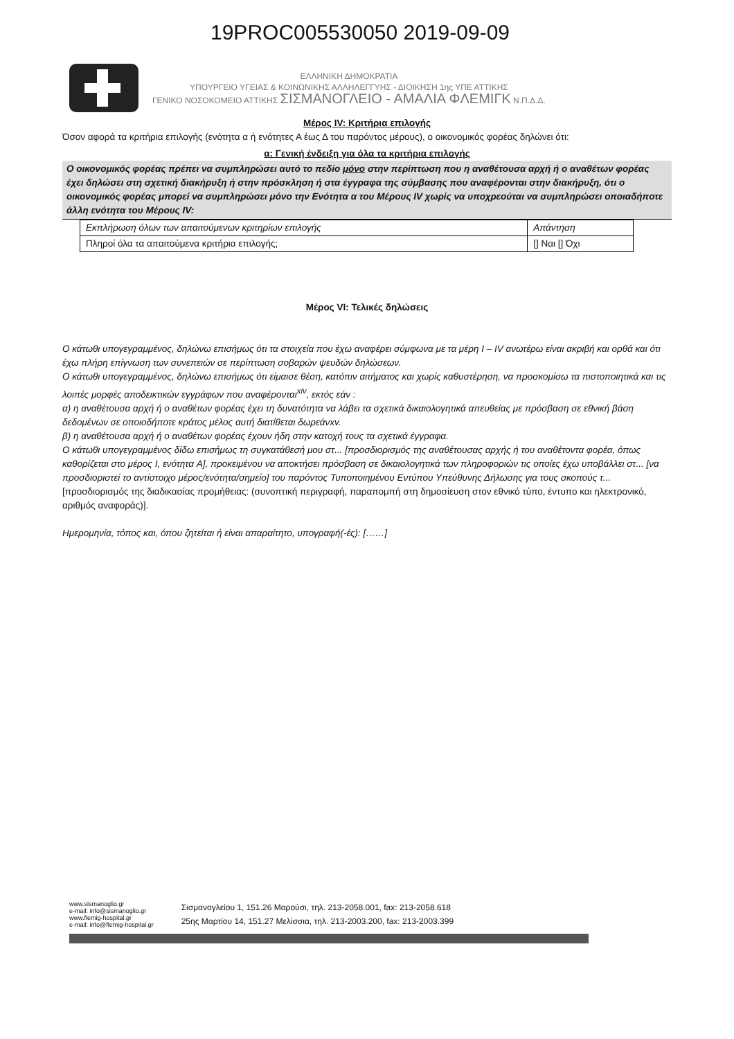19PROC005530050 2019-09-09
ΕΛΛΗΝΙΚΗ ΔΗΜΟΚΡΑΤΙΑ
ΥΠΟΥΡΓΕΙΟ ΥΓΕΙΑΣ & ΚΟΙΝΩΝΙΚΗΣ ΑΛΛΗΛΕΓΓΥΗΣ - ΔΙΟΙΚΗΣΗ 1ης ΥΠΕ ΑΤΤΙΚΗΣ
ΓΕΝΙΚΟ ΝΟΣΟΚΟΜΕΙΟ ΑΤΤΙΚΗΣ ΣΙΣΜΑΝΟΓΛΕΙΟ - ΑΜΑΛΙΑ ΦΛΕΜΙΓΚ Ν.Π.Δ.Δ.
Μέρος IV: Κριτήρια επιλογής
Όσον αφορά τα κριτήρια επιλογής (ενότητα α ή ενότητες Α έως Δ του παρόντος μέρους), ο οικονομικός φορέας δηλώνει ότι:
α: Γενική ένδειξη για όλα τα κριτήρια επιλογής
Ο οικονομικός φορέας πρέπει να συμπληρώσει αυτό το πεδίο μόνο στην περίπτωση που η αναθέτουσα αρχή ή ο αναθέτων φορέας έχει δηλώσει στη σχετική διακήρυξη ή στην πρόσκληση ή στα έγγραφα της σύμβασης που αναφέρονται στην διακήρυξη, ότι ο οικονομικός φορέας μπορεί να συμπληρώσει μόνο την Ενότητα α του Μέρους IV χωρίς να υποχρεούται να συμπληρώσει οποιαδήποτε άλλη ενότητα του Μέρους IV:
| Εκπλήρωση όλων των απαιτούμενων κριτηρίων επιλογής | Απάντηση |
| --- | --- |
| Πληροί όλα τα απαιτούμενα κριτήρια επιλογής; | [] Ναι [] Όχι |
Μέρος VI: Τελικές δηλώσεις
Ο κάτωθι υπογεγραμμένος, δηλώνω επισήμως ότι τα στοιχεία που έχω αναφέρει σύμφωνα με τα μέρη I – IV ανωτέρω είναι ακριβή και ορθά και ότι έχω πλήρη επίγνωση των συνεπειών σε περίπτωση σοβαρών ψευδών δηλώσεων.
Ο κάτωθι υπογεγραμμένος, δηλώνω επισήμως ότι είμαισε θέση, κατόπιν αιτήματος και χωρίς καθυστέρηση, να προσκομίσω τα πιστοποιητικά και τις λοιπές μορφές αποδεικτικών εγγράφων που αναφέρονται<sup>xiv</sup>, εκτός εάν :
α) η αναθέτουσα αρχή ή ο αναθέτων φορέας έχει τη δυνατότητα να λάβει τα σχετικά δικαιολογητικά απευθείας με πρόσβαση σε εθνική βάση δεδομένων σε οποιοδήποτε κράτος μέλος αυτή διατίθεται δωρεάνxv.
β) η αναθέτουσα αρχή ή ο αναθέτων φορέας έχουν ήδη στην κατοχή τους τα σχετικά έγγραφα.
Ο κάτωθι υπογεγραμμένος δίδω επισήμως τη συγκατάθεσή μου στ... [προσδιορισμός της αναθέτουσας αρχής ή του αναθέτοντα φορέα, όπως καθορίζεται στο μέρος I, ενότητα A], προκειμένου να αποκτήσει πρόσβαση σε δικαιολογητικά των πληροφοριών τις οποίες έχω υποβάλλει στ... [να προσδιοριστεί το αντίστοιχο μέρος/ενότητα/σημείο] του παρόντος Τυποποιημένου Εντύπου Υπεύθυνης Δήλωσης για τους σκοπούς τ... [προσδιορισμός της διαδικασίας προμήθειας: (συνοπτική περιγραφή, παραπομπή στη δημοσίευση στον εθνικό τύπο, έντυπο και ηλεκτρονικό, αριθμός αναφοράς)].
Ημερομηνία, τόπος και, όπου ζητείται ή είναι απαραίτητο, υπογραφή(-ές): [……]
www.sismanoglio.gr
e-mail: info@sismanoglio.gr
www.flemig-hospital.gr
e-mail: info@flemig-hospital.gr
Σισμανογλείου 1, 151.26 Μαρούσι, τηλ. 213-2058.001, fax: 213-2058.618
25ης Μαρτίου 14, 151.27 Μελίσσια, τηλ. 213-2003.200, fax: 213-2003.399